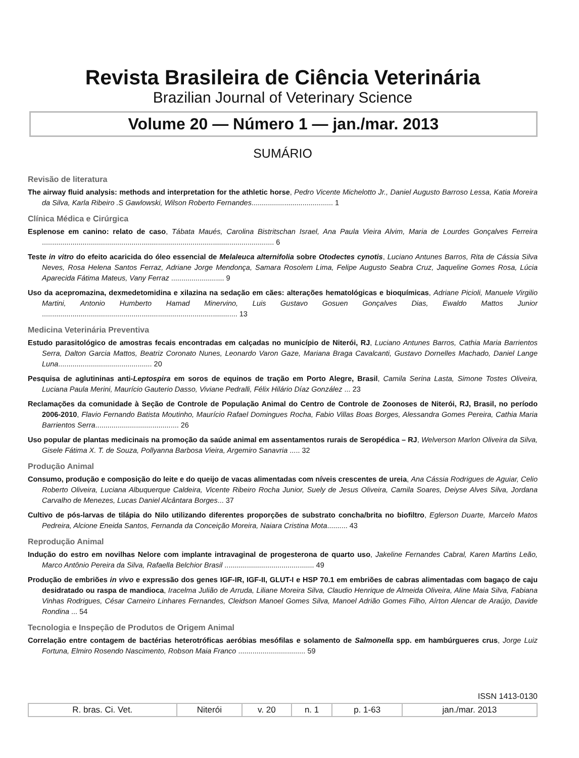Revista Brasileira de Ciência Veterinária
Brazilian Journal of Veterinary Science
Volume 20 — Número 1 — jan./mar. 2013
SUMÁRIO
Revisão de literatura
The airway fluid analysis: methods and interpretation for the athletic horse, Pedro Vicente Michelotto Jr., Daniel Augusto Barroso Lessa, Katia Moreira da Silva, Karla Ribeiro .S Gawlowski, Wilson Roberto Fernandes........................................ 1
Clínica Médica e Cirúrgica
Esplenose em canino: relato de caso, Tábata Maués, Carolina Bistritschan Israel, Ana Paula Vieira Alvim, Maria de Lourdes Gonçalves Ferreira .................................................................................................................. 6
Teste in vitro do efeito acaricida do óleo essencial de Melaleuca alternifolia sobre Otodectes cynotis, Luciano Antunes Barros, Rita de Cássia Silva Neves, Rosa Helena Santos Ferraz, Adriane Jorge Mendonça, Samara Rosolem Lima, Felipe Augusto Seabra Cruz, Jaqueline Gomes Rosa, Lúcia Aparecida Fátima Mateus, Vany Ferraz .......................... 9
Uso da acepromazina, dexmedetomidina e xilazina na sedação em cães: alterações hematológicas e bioquímicas, Adriane Picioli, Manuele Virgilio Martini, Antonio Humberto Hamad Minervino, Luis Gustavo Gosuen Gonçalves Dias, Ewaldo Mattos Junior ................................................................................................ 13
Medicina Veterinária Preventiva
Estudo parasitológico de amostras fecais encontradas em calçadas no município de Niterói, RJ, Luciano Antunes Barros, Cathia Maria Barrientos Serra, Dalton Garcia Mattos, Beatriz Coronato Nunes, Leonardo Varon Gaze, Mariana Braga Cavalcanti, Gustavo Dornelles Machado, Daniel Lange Luna.............................................. 20
Pesquisa de aglutininas anti-Leptospira em soros de equinos de tração em Porto Alegre, Brasil, Camila Serina Lasta, Simone Tostes Oliveira, Luciana Paula Merini, Maurício Gauterio Dasso, Viviane Pedralli, Félix Hilário Díaz González ... 23
Reclamações da comunidade à Seção de Controle de População Animal do Centro de Controle de Zoonoses de Niterói, RJ, Brasil, no período 2006-2010, Flavio Fernando Batista Moutinho, Maurício Rafael Domingues Rocha, Fabio Villas Boas Borges, Alessandra Gomes Pereira, Cathia Maria Barrientos Serra......................................... 26
Uso popular de plantas medicinais na promoção da saúde animal em assentamentos rurais de Seropédica – RJ, Welverson Marlon Oliveira da Silva, Gisele Fátima X. T. de Souza, Pollyanna Barbosa Vieira, Argemiro Sanavria ..... 32
Produção Animal
Consumo, produção e composição do leite e do queijo de vacas alimentadas com níveis crescentes de ureia, Ana Cássia Rodrigues de Aguiar, Celio Roberto Oliveira, Luciana Albuquerque Caldeira, Vicente Ribeiro Rocha Junior, Suely de Jesus Oliveira, Camila Soares, Deiyse Alves Silva, Jordana Carvalho de Menezes, Lucas Daniel Alcântara Borges... 37
Cultivo de pós-larvas de tilápia do Nilo utilizando diferentes proporções de substrato concha/brita no biofiltro, Eglerson Duarte, Marcelo Matos Pedreira, Alcione Eneida Santos, Fernanda da Conceição Moreira, Naiara Cristina Mota.......... 43
Reprodução Animal
Indução do estro em novilhas Nelore com implante intravaginal de progesterona de quarto uso, Jakeline Fernandes Cabral, Karen Martins Leão, Marco Antônio Pereira da Silva, Rafaella Belchior Brasil ............................................ 49
Produção de embriões in vivo e expressão dos genes IGF-IR, IGF-II, GLUT-I e HSP 70.1 em embriões de cabras alimentadas com bagaço de caju desidratado ou raspa de mandioca, Iracelma Julião de Arruda, Liliane Moreira Silva, Claudio Henrique de Almeida Oliveira, Aline Maia Silva, Fabiana Vinhas Rodrigues, César Carneiro Linhares Fernandes, Cleidson Manoel Gomes Silva, Manoel Adrião Gomes Filho, Aírton Alencar de Araújo, Davide Rondina ... 54
Tecnologia e Inspeção de Produtos de Origem Animal
Correlação entre contagem de bactérias heterotróficas aeróbias mesófilas e solamento de Salmonella spp. em hambúrgueres crus, Jorge Luiz Fortuna, Elmiro Rosendo Nascimento, Robson Maia Franco ................................. 59
ISSN 1413-0130
| R. bras. Ci. Vet. | Niterói | v. 20 | n. 1 | p. 1-63 | jan./mar. 2013 |